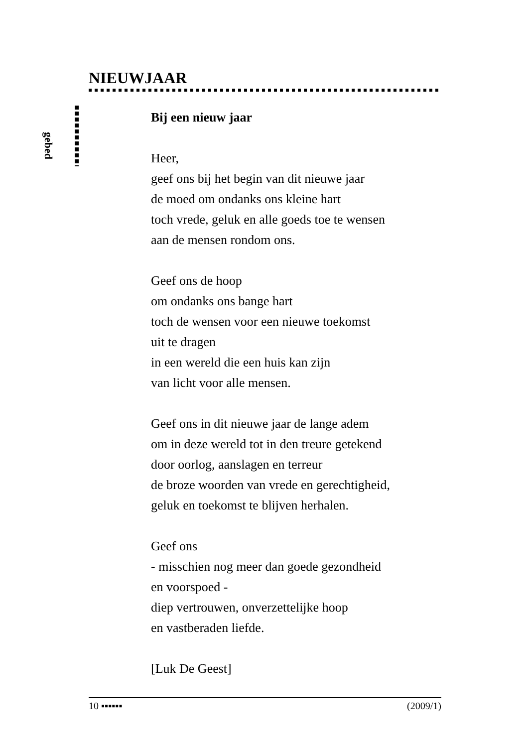NIEUWJAAR
gebed
Bij een nieuw jaar
Heer,
geef ons bij het begin van dit nieuwe jaar
de moed om ondanks ons kleine hart
toch vrede, geluk en alle goeds toe te wensen
aan de mensen rondom ons.
Geef ons de hoop
om ondanks ons bange hart
toch de wensen voor een nieuwe toekomst
uit te dragen
in een wereld die een huis kan zijn
van licht voor alle mensen.
Geef ons in dit nieuwe jaar de lange adem
om in deze wereld tot in den treure getekend
door oorlog, aanslagen en terreur
de broze woorden van vrede en gerechtigheid,
geluk en toekomst te blijven herhalen.
Geef ons
- misschien nog meer dan goede gezondheid
en voorspoed -
diep vertrouwen, onverzettelijke hoop
en vastberaden liefde.
[Luk De Geest]
10 ▪▪▪▪▪▪ (2009/1)